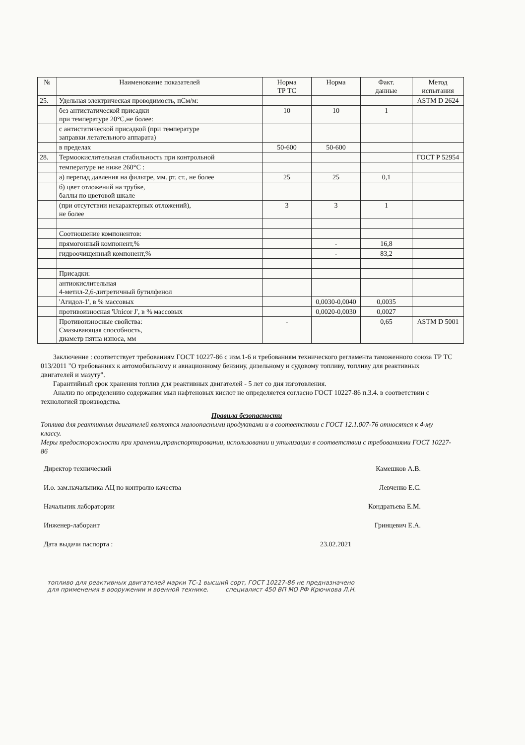| № | Наименование показателей | Норма ТР ТС | Норма | Факт. данные | Метод испытания |
| --- | --- | --- | --- | --- | --- |
| 25. | Удельная электрическая проводимость, пСм/м: | | | | ASTM D 2624 |
| | без антистатической присадки при температуре 20°С,не более: | 10 | 10 | 1 | |
| | с антистатической присадкой (при температуре заправки летательного аппарата) | | | | |
| | в пределах | 50-600 | 50-600 | | |
| 28. | Термоокислительная стабильность при контрольной | | | | ГОСТ Р 52954 |
| | температуре не ниже 260°С : | | | | |
| | а) перепад давления на фильтре, мм. рт. ст., не более | 25 | 25 | 0,1 | |
| | б) цвет отложений на трубке, баллы по цветовой шкале | | | | |
| | (при отсутствии нехарактерных отложений), не более | 3 | 3 | 1 | |
| | Соотношение компонентов: | | | | |
| | прямогонный компонент,% | | - | 16,8 | |
| | гидроочищенный компонент,% | | - | 83,2 | |
| | Присадки: | | | | |
| | антиокислительная 4-метил-2,6-дитретичный бутилфенол | | | | |
| | 'Агидол-1', в % массовых | | 0,0030-0,0040 | 0,0035 | |
| | противоизносная 'Unicor J', в % массовых | | 0,0020-0,0030 | 0,0027 | |
| | Противоизносные свойства: Смазывающая способность, диаметр пятна износа, мм | - | | 0,65 | ASTM D 5001 |
Заключение : соответствует требованиям ГОСТ 10227-86 с изм.1-6 и требованиям технического регламента таможенного союза ТР ТС 013/2011 "О требованиях к автомобильному и авиационному бензину, дизельному и судовому топливу, топливу для реактивных двигателей и мазуту".
Гарантийный срок хранения топлив для реактивных двигателей - 5 лет со дня изготовления.
Анализ по определению содержания мыл нафтеновых кислот не определяется согласно ГОСТ 10227-86 п.3.4. в соответствии с технологией производства.
Правила безопасности
Топлива для реактивных двигателей являются малоопасными продуктами и в соответствии с ГОСТ 12.1.007-76 относятся к 4-му классу.
Меры предосторожности при хранении,транспортировании, использовании и утилизации в соответствии с требованиями ГОСТ 10227-86
Директор технический Камешков А.В.
И.о. зам.начальника АЦ по контролю качества Левченко Е.С.
Начальник лаборатории Кондратьева Е.М.
Инженер-лаборант Гринцевич Е.А.
Дата выдачи паспорта : 23.02.2021
топливо для реактивных двигателей марки ТС-1 высший сорт, ГОСТ 10227-86 не предназначено
для применения в вооружении и военной технике. специалист 450 ВП МО РФ Крючкова Л.Н.